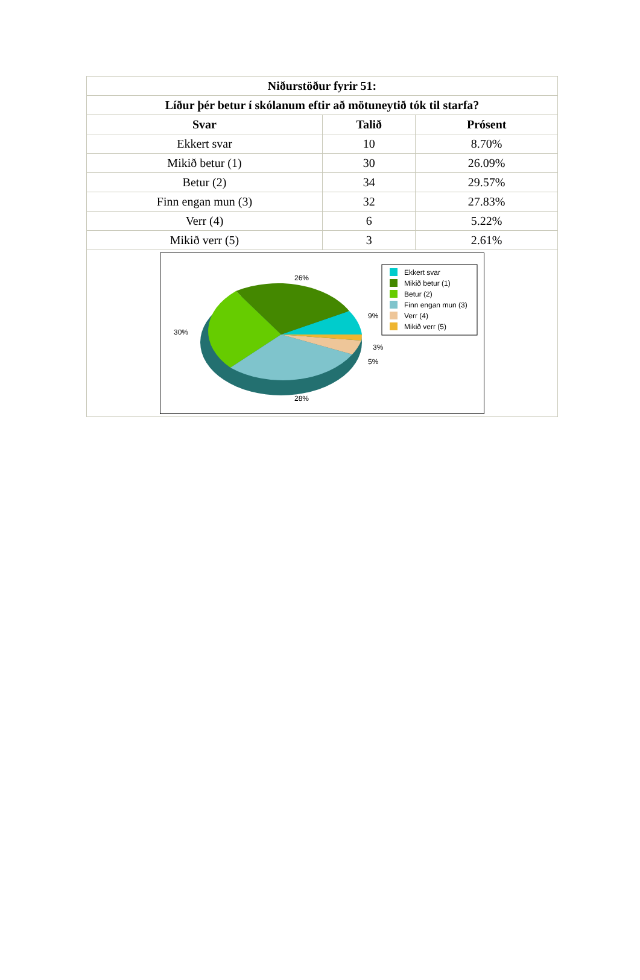| Niðurstöður fyrir 51: | | |
| --- | --- | --- |
| Líður þér betur í skólanum eftir að mötuneytið tók til starfa? | | |
| Svar | Talið | Prósent |
| Ekkert svar | 10 | 8.70% |
| Mikið betur (1) | 30 | 26.09% |
| Betur (2) | 34 | 29.57% |
| Finn engan mun (3) | 32 | 27.83% |
| Verr (4) | 6 | 5.22% |
| Mikið verr (5) | 3 | 2.61% |
| 26% 30% 9% 3% 5% 28% Ekkert svar Mikið betur (1) Betur (2) Finn engan mun (3) Verr (4) Mikið verr (5) | | |